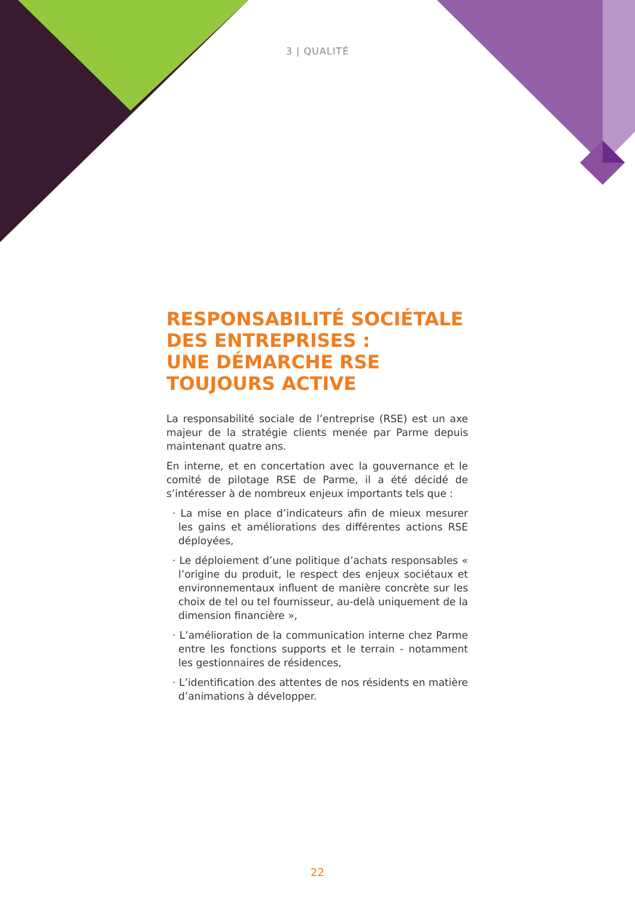3 | QUALITÉ
RESPONSABILITÉ SOCIÉTALE DES ENTREPRISES :
UNE DÉMARCHE RSE
TOUJOURS ACTIVE
La responsabilité sociale de l’entreprise (RSE) est un axe majeur de la stratégie clients menée par Parme depuis maintenant quatre ans.
En interne, et en concertation avec la gouvernance et le comité de pilotage RSE de Parme, il a été décidé de s’intéresser à de nombreux enjeux importants tels que :
· La mise en place d’indicateurs afin de mieux mesurer les gains et améliorations des différentes actions RSE déployées,
· Le déploiement d’une politique d’achats responsables « l’origine du produit, le respect des enjeux sociétaux et environnementaux influent de manière concrète sur les choix de tel ou tel fournisseur, au-delà uniquement de la dimension financière »,
· L’amélioration de la communication interne chez Parme entre les fonctions supports et le terrain - notamment les gestionnaires de résidences,
· L’identification des attentes de nos résidents en matière d’animations à développer.
22